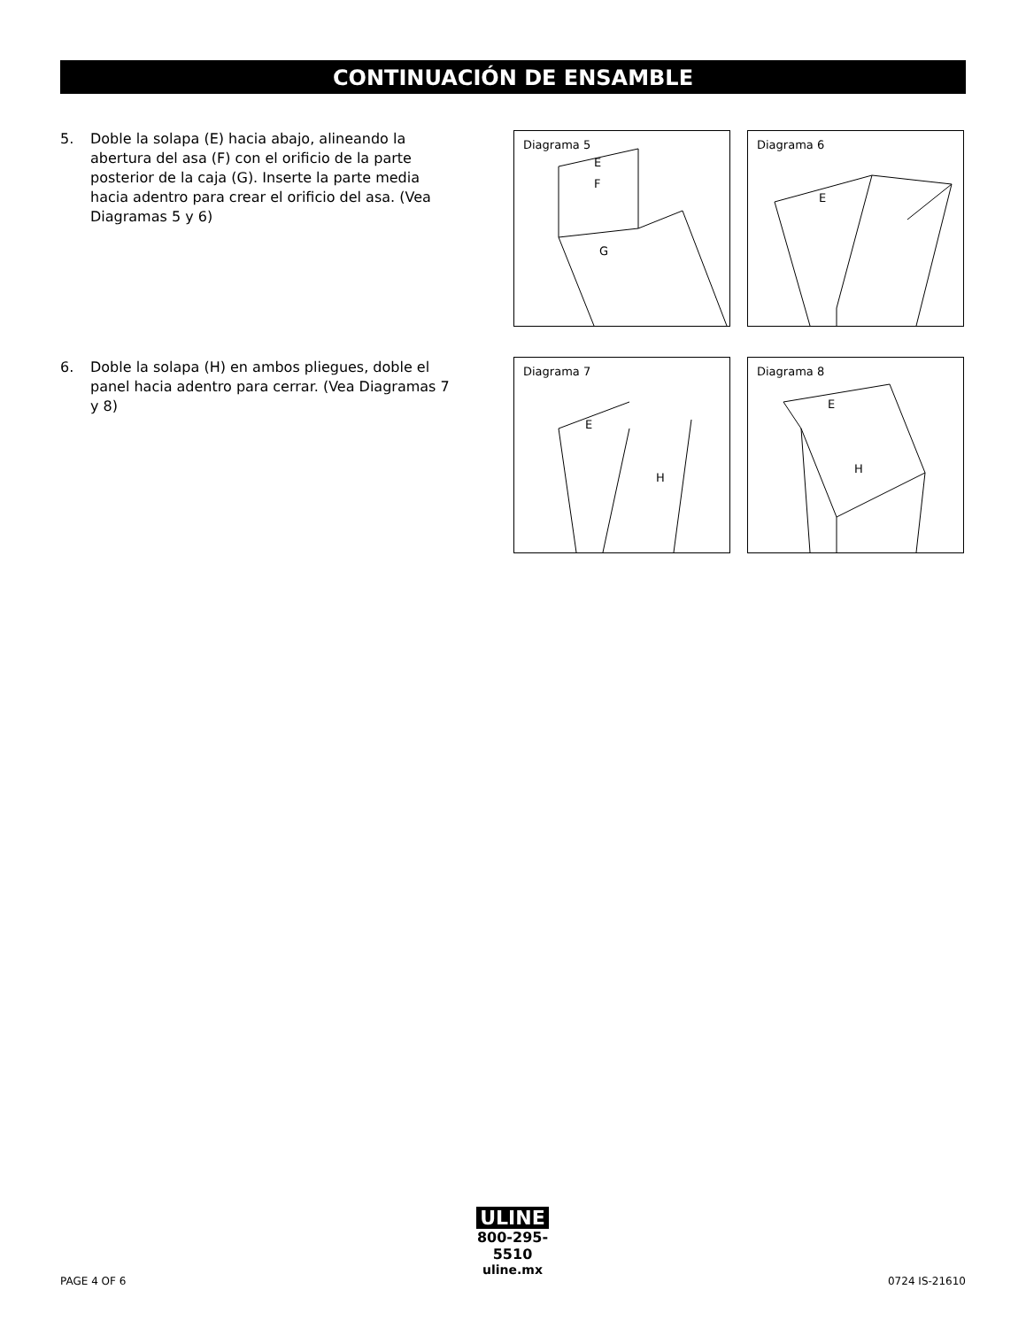CONTINUACIÓN DE ENSAMBLE
5. Doble la solapa (E) hacia abajo, alineando la abertura del asa (F) con el orificio de la parte posterior de la caja (G). Inserte la parte media hacia adentro para crear el orificio del asa. (Vea Diagramas 5 y 6)
6. Doble la solapa (H) en ambos pliegues, doble el panel hacia adentro para cerrar. (Vea Diagramas 7 y 8)
Diagrama 5
E
F
G
Diagrama 6
E
Diagrama 7
E
H
Diagrama 8
E
H
ULINE
800-295-5510
uline.mx
PAGE 4 OF 6 0724 IS-21610